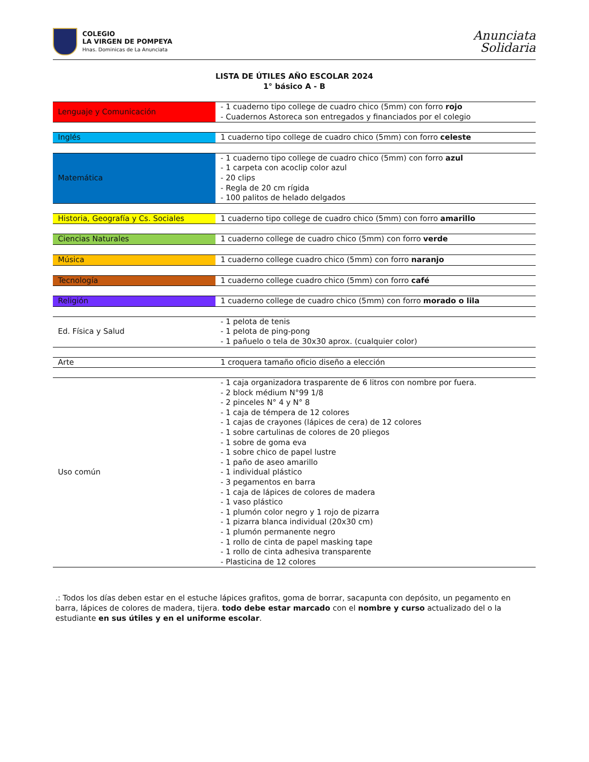COLEGIO
LA VIRGEN DE POMPEYA
Hnas. Dominicas de La Anunciata
Anunciata
Solidaria
LISTA DE ÚTILES AÑO ESCOLAR 2024
1° básico A - B
| Lenguaje y Comunicación | - 1 cuaderno tipo college de cuadro chico (5mm) con forro rojo - Cuadernos Astoreca son entregados y financiados por el colegio |
| Inglés | 1 cuaderno tipo college de cuadro chico (5mm) con forro celeste |
| Matemática | - 1 cuaderno tipo college de cuadro chico (5mm) con forro azul - 1 carpeta con acoclip color azul - 20 clips - Regla de 20 cm rígida - 100 palitos de helado delgados |
| Historia, Geografía y Cs. Sociales | 1 cuaderno tipo college de cuadro chico (5mm) con forro amarillo |
| Ciencias Naturales | 1 cuaderno college de cuadro chico (5mm) con forro verde |
| Música | 1 cuaderno college cuadro chico (5mm) con forro naranjo |
| Tecnología | 1 cuaderno college cuadro chico (5mm) con forro café |
| Religión | 1 cuaderno college de cuadro chico (5mm) con forro morado o lila |
| Ed. Física y Salud | - 1 pelota de tenis - 1 pelota de ping-pong - 1 pañuelo o tela de 30x30 aprox. (cualquier color) |
| Arte | 1 croquera tamaño oficio diseño a elección |
| Uso común | - 1 caja organizadora trasparente de 6 litros con nombre por fuera. - 2 block médium N°99 1/8 - 2 pinceles N° 4 y N° 8 - 1 caja de témpera de 12 colores - 1 cajas de crayones (lápices de cera) de 12 colores - 1 sobre cartulinas de colores de 20 pliegos - 1 sobre de goma eva - 1 sobre chico de papel lustre - 1 paño de aseo amarillo - 1 individual plástico - 3 pegamentos en barra - 1 caja de lápices de colores de madera - 1 vaso plástico - 1 plumón color negro y 1 rojo de pizarra - 1 pizarra blanca individual (20x30 cm) - 1 plumón permanente negro - 1 rollo de cinta de papel masking tape - 1 rollo de cinta adhesiva transparente - Plasticina de 12 colores |
.: Todos los días deben estar en el estuche lápices grafitos, goma de borrar, sacapunta con depósito, un pegamento en barra, lápices de colores de madera, tijera. todo debe estar marcado con el nombre y curso actualizado del o la estudiante en sus útiles y en el uniforme escolar.